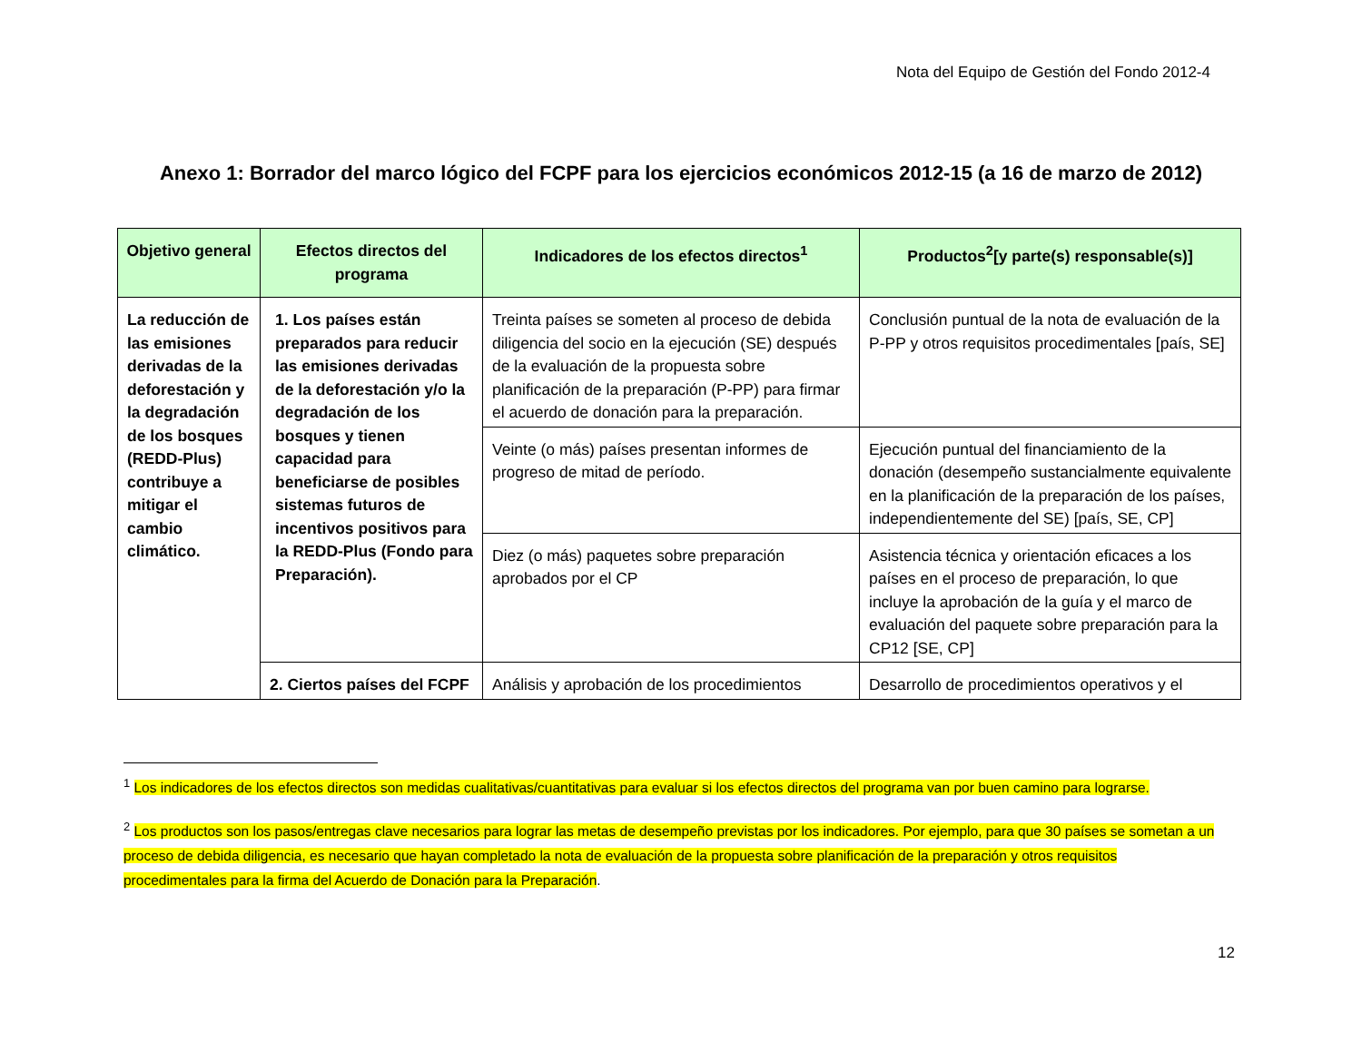Nota del Equipo de Gestión del Fondo 2012-4
Anexo 1: Borrador del marco lógico del FCPF para los ejercicios económicos 2012-15 (a 16 de marzo de 2012)
| Objetivo general | Efectos directos del programa | Indicadores de los efectos directos<sup>1</sup> | Productos<sup>2</sup>[y parte(s) responsable(s)] |
| --- | --- | --- | --- |
| La reducción de las emisiones derivadas de la deforestación y la degradación de los bosques (REDD-Plus) contribuye a mitigar el cambio climático. | 1. Los países están preparados para reducir las emisiones derivadas de la deforestación y/o la degradación de los bosques y tienen capacidad para beneficiarse de posibles sistemas futuros de incentivos positivos para la REDD-Plus (Fondo para Preparación). | Treinta países se someten al proceso de debida diligencia del socio en la ejecución (SE) después de la evaluación de la propuesta sobre planificación de la preparación (P-PP) para firmar el acuerdo de donación para la preparación. | Conclusión puntual de la nota de evaluación de la P-PP y otros requisitos procedimentales [país, SE] |
| | | Veinte (o más) países presentan informes de progreso de mitad de período. | Ejecución puntual del financiamiento de la donación (desempeño sustancialmente equivalente en la planificación de la preparación de los países, independientemente del SE) [país, SE, CP] |
| | | Diez (o más) paquetes sobre preparación aprobados por el CP | Asistencia técnica y orientación eficaces a los países en el proceso de preparación, lo que incluye la aprobación de la guía y el marco de evaluación del paquete sobre preparación para la CP12 [SE, CP] |
| | 2. Ciertos países del FCPF | Análisis y aprobación de los procedimientos | Desarrollo de procedimientos operativos y el |
<sup>1</sup> Los indicadores de los efectos directos son medidas cualitativas/cuantitativas para evaluar si los efectos directos del programa van por buen camino para lograrse.
<sup>2</sup> Los productos son los pasos/entregas clave necesarios para lograr las metas de desempeño previstas por los indicadores. Por ejemplo, para que 30 países se sometan a un proceso de debida diligencia, es necesario que hayan completado la nota de evaluación de la propuesta sobre planificación de la preparación y otros requisitos procedimentales para la firma del Acuerdo de Donación para la Preparación.
12